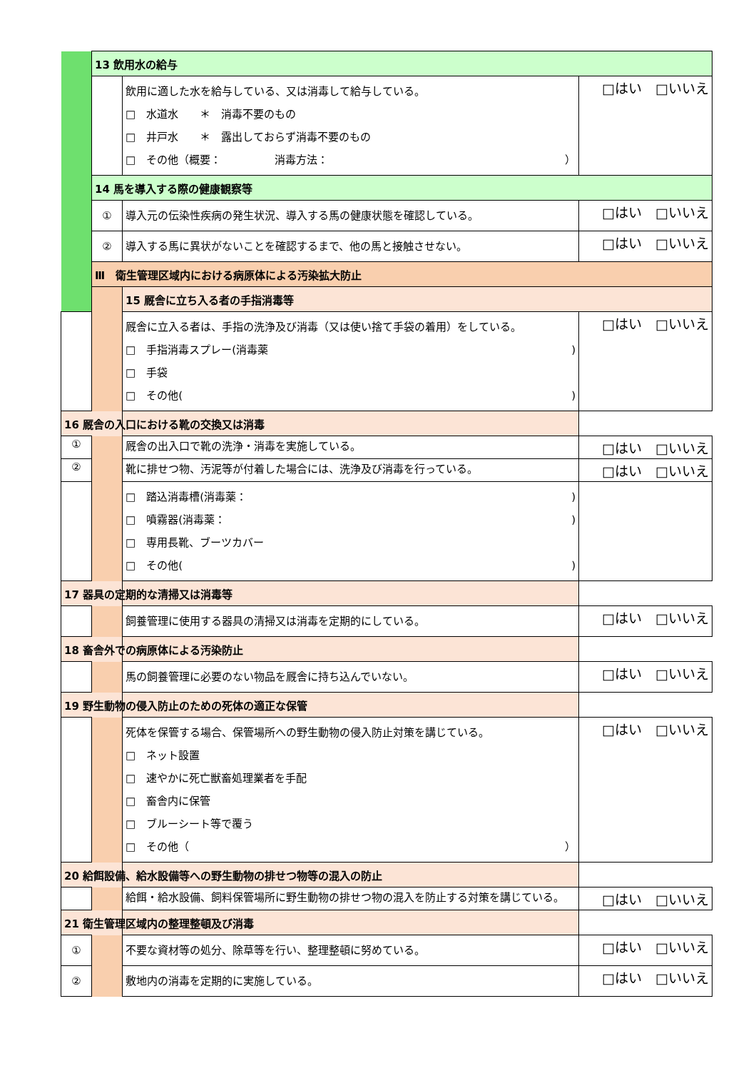| | 13 飲用水の給与 | | |
| | | 飲用に適した水を給与している、又は消毒して給与している。 □ 水道水 ＊ 消毒不要のもの □ 井戸水 ＊ 露出しておらず消毒不要のもの □ その他（概要： 消毒方法： ） | □はい □いいえ |
| | 14 馬を導入する際の健康観察等 | | |
| | ① | 導入元の伝染性疾病の発生状況、導入する馬の健康状態を確認している。 | □はい □いいえ |
| | ② | 導入する馬に異状がないことを確認するまで、他の馬と接触させない。 | □はい □いいえ |
| | Ⅲ 衛生管理区域内における病原体による汚染拡大防止 | | |
| | | 15 厩舎に立ち入る者の手指消毒等 | |
| | | 厩舎に立入る者は、手指の洗浄及び消毒（又は使い捨て手袋の着用）をしている。 □ 手指消毒スプレー(消毒薬 ) □ 手袋 □ その他( ) | □はい □いいえ |
| 16 厩舎の入口における靴の交換又は消毒 | | | |
| ① | | 厩舎の出入口で靴の洗浄・消毒を実施している。 | □はい □いいえ |
| ② | | 靴に排せつ物、汚泥等が付着した場合には、洗浄及び消毒を行っている。 | □はい □いいえ |
| | | □ 踏込消毒槽(消毒薬： ) □ 噴霧器(消毒薬： ) □ 専用長靴、ブーツカバー □ その他( ) | |
| 17 器具の定期的な清掃又は消毒等 | | | |
| | | 飼養管理に使用する器具の清掃又は消毒を定期的にしている。 | □はい □いいえ |
| 18 畜舎外での病原体による汚染防止 | | | |
| | | 馬の飼養管理に必要のない物品を厩舎に持ち込んでいない。 | □はい □いいえ |
| 19 野生動物の侵入防止のための死体の適正な保管 | | | |
| | | 死体を保管する場合、保管場所への野生動物の侵入防止対策を講じている。 □ ネット設置 □ 速やかに死亡獣畜処理業者を手配 □ 畜舎内に保管 □ ブルーシート等で覆う □ その他（ ） | □はい □いいえ |
| 20 給餌設備、給水設備等への野生動物の排せつ物等の混入の防止 | | | |
| | | 給餌・給水設備、飼料保管場所に野生動物の排せつ物の混入を防止する対策を講じている。 | □はい □いいえ |
| 21 衛生管理区域内の整理整頓及び消毒 | | | |
| ① | | 不要な資材等の処分、除草等を行い、整理整頓に努めている。 | □はい □いいえ |
| ② | | 敷地内の消毒を定期的に実施している。 | □はい □いいえ |